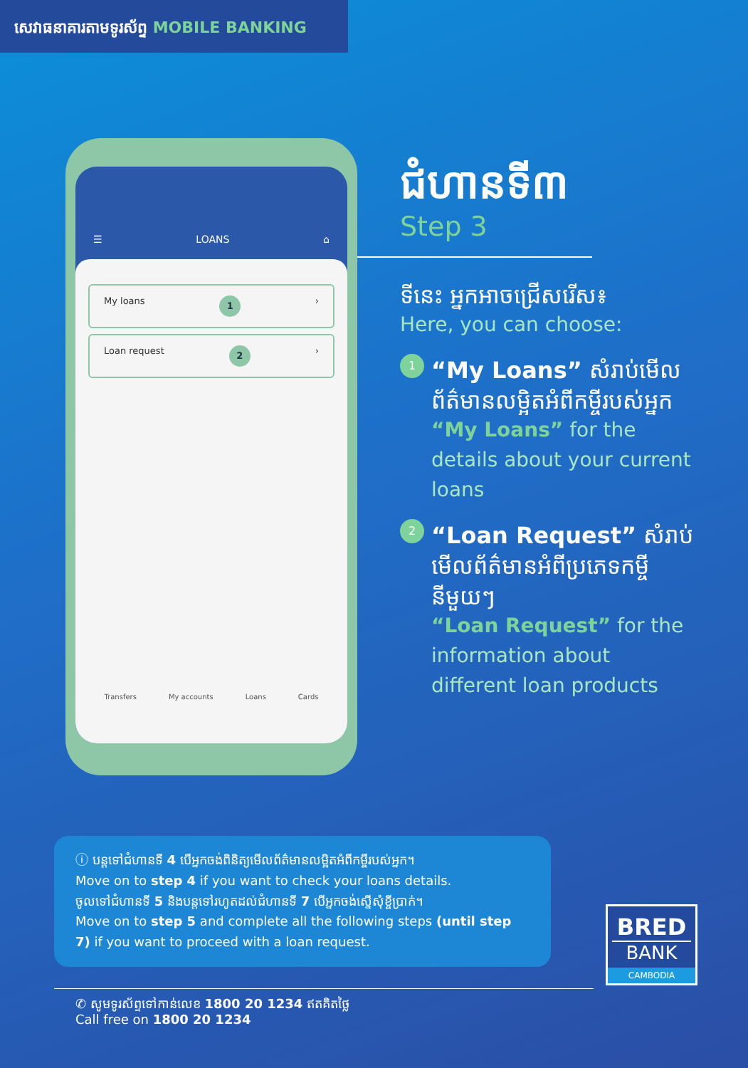សេវាធនាគារតាមទូរស័ព្ទ MOBILE BANKING
☰ LOANS ⌂
My loans 1 ›
Loan request 2 ›
Transfers My accounts Loans Cards
ជំហានទី៣
Step 3
ទីនេះ អ្នកអាចជ្រើសរើស៖
Here, you can choose:
1
“My Loans” សំរាប់មើលព័ត៌មានលម្អិតអំពីកម្ចីរបស់អ្នក
“My Loans” for the details about your current loans
2
“Loan Request” សំរាប់មើលព័ត៌មានអំពីប្រភេទកម្ចីនីមួយៗ
“Loan Request” for the information about different loan products
ⓘ បន្តទៅជំហានទី 4 បើអ្នកចង់ពិនិត្យមើលព័ត៌មានលម្អិតអំពីកម្ចីរបស់អ្នក។
Move on to step 4 if you want to check your loans details.
ចូលទៅជំហានទី 5 និងបន្តទៅរហូតដល់ជំហានទី 7 បើអ្នកចង់ស្នើសុំខ្ចីប្រាក់។
Move on to step 5 and complete all the following steps (until step 7) if you want to proceed with a loan request.
✆ សូមទូរស័ព្ទទៅកាន់លេខ 1800 20 1234 ឥតគិតថ្លៃ
Call free on 1800 20 1234
BRED
BANK
CAMBODIA